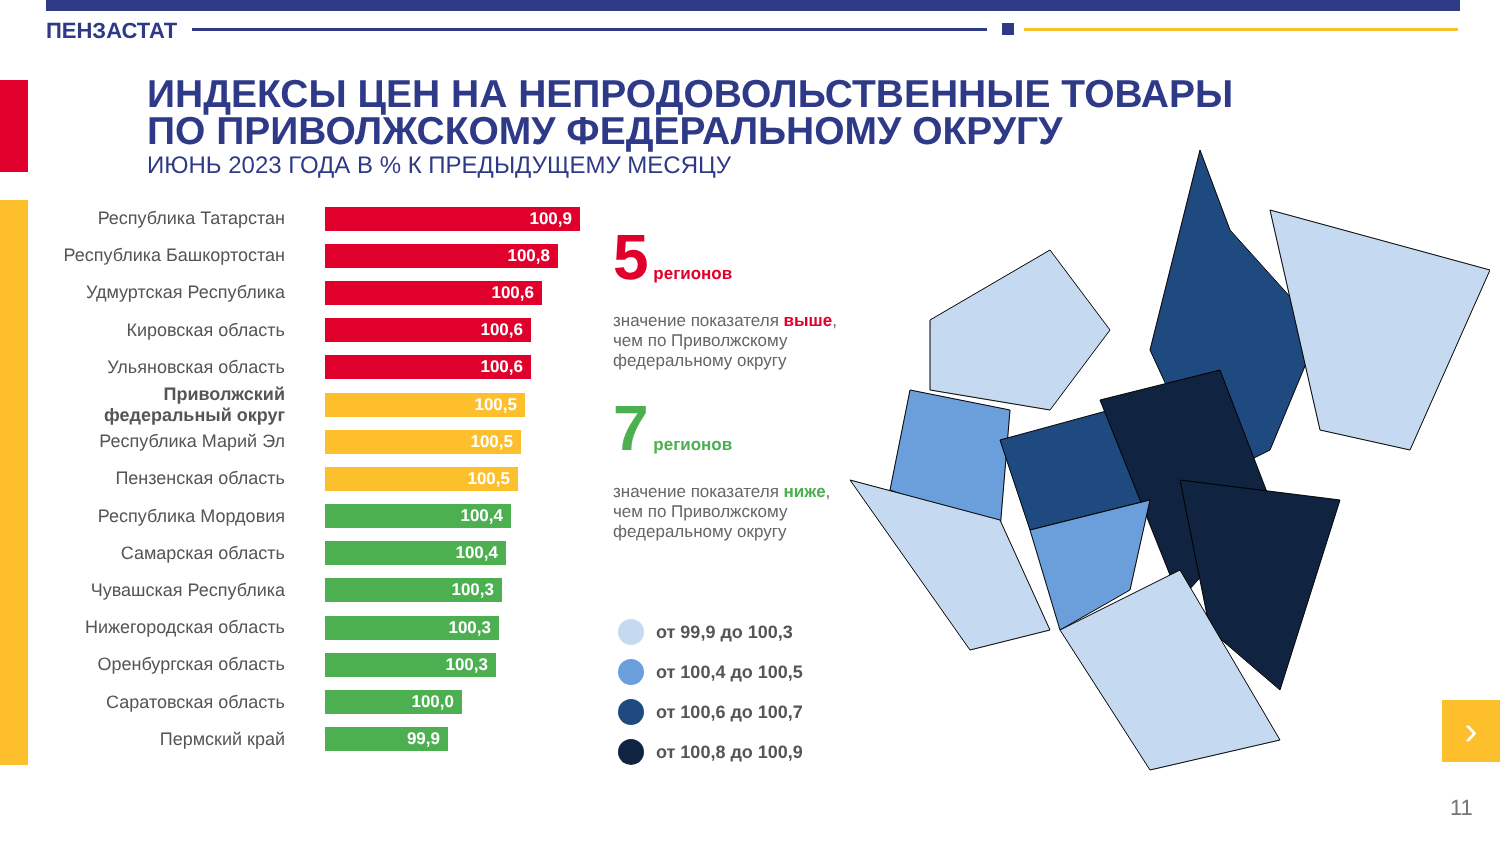ПЕНЗАСТАТ
ИНДЕКСЫ ЦЕН НА НЕПРОДОВОЛЬСТВЕННЫЕ ТОВАРЫ
ПО ПРИВОЛЖСКОМУ ФЕДЕРАЛЬНОМУ ОКРУГУ
ИЮНЬ 2023 ГОДА В % К ПРЕДЫДУЩЕМУ МЕСЯЦУ
Республика Татарстан
100,9
Республика Башкортостан
100,8
Удмуртская Республика
100,6
Кировская область
100,6
Ульяновская область
100,6
Приволжский федеральный округ
100,5
Республика Марий Эл
100,5
Пензенская область
100,5
Республика Мордовия
100,4
Самарская область
100,4
Чувашская Республика
100,3
Нижегородская область
100,3
Оренбургская область
100,3
Саратовская область
100,0
Пермский край
99,9
5 регионов
значение показателя выше, чем по Приволжскому федеральному округу
7 регионов
значение показателя ниже, чем по Приволжскому федеральному округу
от 99,9 до 100,3
от 100,4 до 100,5
от 100,6 до 100,7
от 100,8 до 100,9
›
11